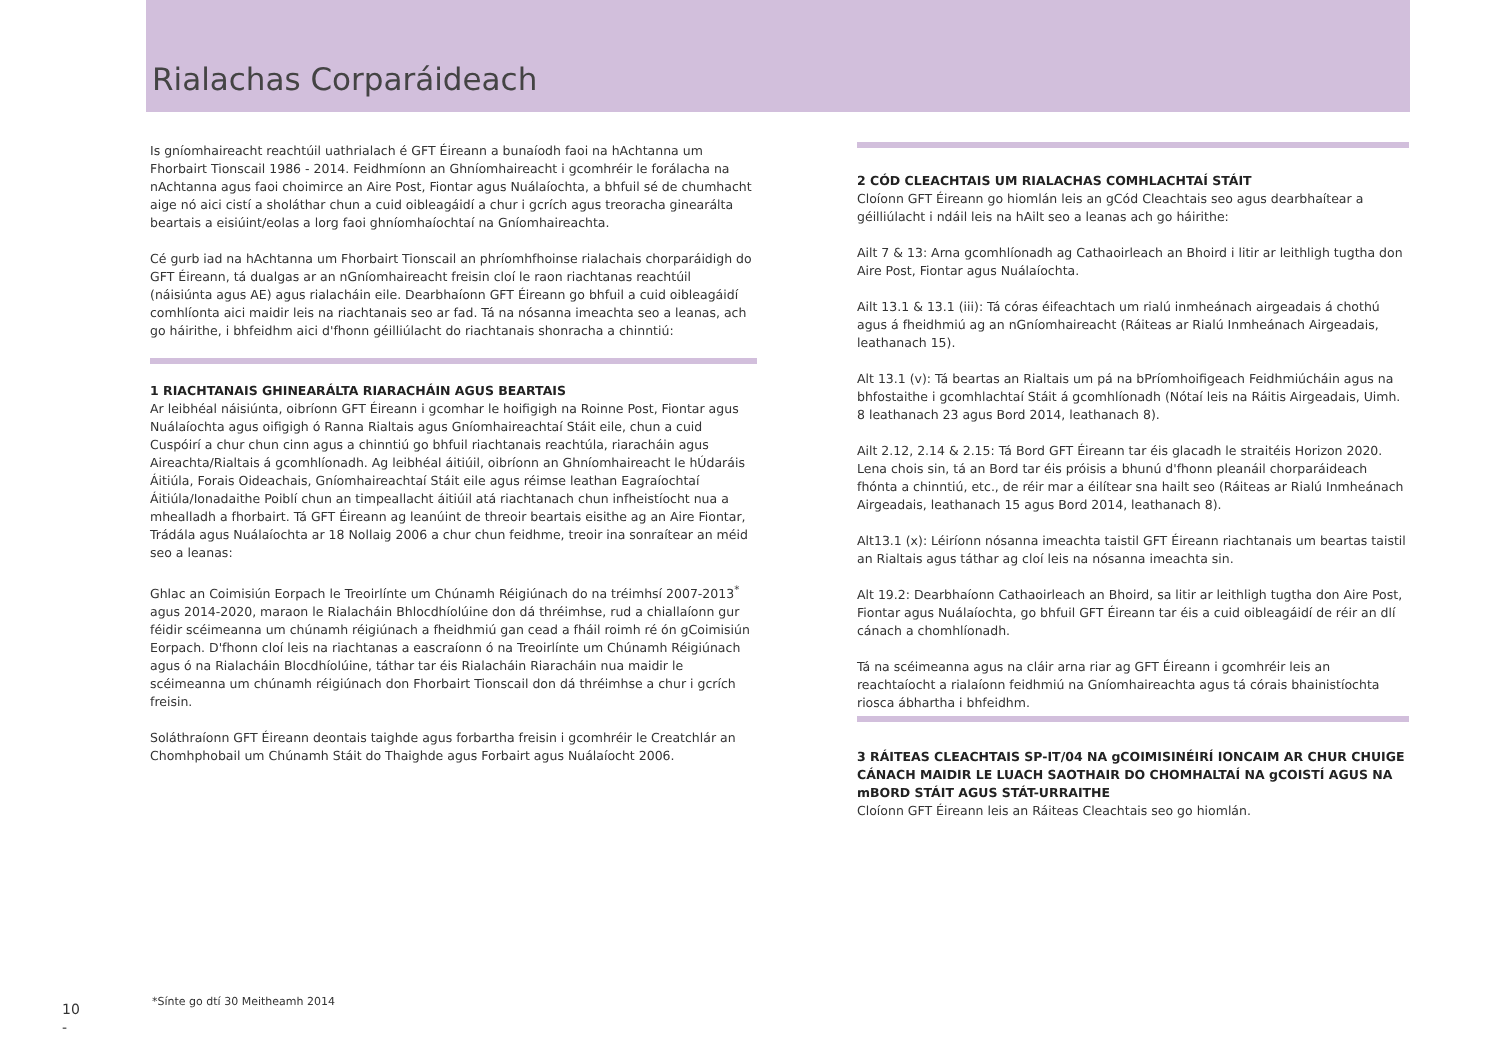Rialachas Corparáideach
Is gníomhaireacht reachtúil uathrialach é GFT Éireann a bunaíodh faoi na hAchtanna um Fhorbairt Tionscail 1986 - 2014. Feidhmíonn an Ghníomhaireacht i gcomhréir le forálacha na nAchtanna agus faoi choimirce an Aire Post, Fiontar agus Nuálaíochta, a bhfuil sé de chumhacht aige nó aici cistí a sholáthar chun a cuid oibleagáidí a chur i gcrích agus treoracha ginearálta beartais a eisiúint/eolas a lorg faoi ghníomhaíochtaí na Gníomhaireachta.
Cé gurb iad na hAchtanna um Fhorbairt Tionscail an phríomhfhoinse rialachais chorparáidigh do GFT Éireann, tá dualgas ar an nGníomhaireacht freisin cloí le raon riachtanas reachtúil (náisiúnta agus AE) agus rialacháin eile. Dearbhaíonn GFT Éireann go bhfuil a cuid oibleagáidí comhlíonta aici maidir leis na riachtanais seo ar fad. Tá na nósanna imeachta seo a leanas, ach go háirithe, i bhfeidhm aici d'fhonn géilliúlacht do riachtanais shonracha a chinntiú:
1 RIACHTANAIS GHINEARÁLTA RIARACHÁIN AGUS BEARTAIS
Ar leibhéal náisiúnta, oibríonn GFT Éireann i gcomhar le hoifigigh na Roinne Post, Fiontar agus Nuálaíochta agus oifigigh ó Ranna Rialtais agus Gníomhaireachtaí Stáit eile, chun a cuid Cuspóirí a chur chun cinn agus a chinntiú go bhfuil riachtanais reachtúla, riaracháin agus Aireachta/Rialtais á gcomhlíonadh. Ag leibhéal áitiúil, oibríonn an Ghníomhaireacht le hÚdaráis Áitiúla, Forais Oideachais, Gníomhaireachtaí Stáit eile agus réimse leathan Eagraíochtaí Áitiúla/Ionadaithe Poiblí chun an timpeallacht áitiúil atá riachtanach chun infheistíocht nua a mhealladh a fhorbairt. Tá GFT Éireann ag leanúint de threoir beartais eisithe ag an Aire Fiontar, Trádála agus Nuálaíochta ar 18 Nollaig 2006 a chur chun feidhme, treoir ina sonraítear an méid seo a leanas:
Ghlac an Coimisiún Eorpach le Treoirlínte um Chúnamh Réigiúnach do na tréimhsí 2007-2013<sup>*</sup> agus 2014-2020, maraon le Rialacháin Bhlocdhíolúine don dá thréimhse, rud a chiallaíonn gur féidir scéimeanna um chúnamh réigiúnach a fheidhmiú gan cead a fháil roimh ré ón gCoimisiún Eorpach. D'fhonn cloí leis na riachtanas a eascraíonn ó na Treoirlínte um Chúnamh Réigiúnach agus ó na Rialacháin Blocdhíolúine, táthar tar éis Rialacháin Riaracháin nua maidir le scéimeanna um chúnamh réigiúnach don Fhorbairt Tionscail don dá thréimhse a chur i gcrích freisin.
Soláthraíonn GFT Éireann deontais taighde agus forbartha freisin i gcomhréir le Creatchlár an Chomhphobail um Chúnamh Stáit do Thaighde agus Forbairt agus Nuálaíocht 2006.
2 CÓD CLEACHTAIS UM RIALACHAS COMHLACHTAÍ STÁIT
Cloíonn GFT Éireann go hiomlán leis an gCód Cleachtais seo agus dearbhaítear a géilliúlacht i ndáil leis na hAilt seo a leanas ach go háirithe:
Ailt 7 & 13: Arna gcomhlíonadh ag Cathaoirleach an Bhoird i litir ar leithligh tugtha don Aire Post, Fiontar agus Nuálaíochta.
Ailt 13.1 & 13.1 (iii): Tá córas éifeachtach um rialú inmheánach airgeadais á chothú agus á fheidhmiú ag an nGníomhaireacht (Ráiteas ar Rialú Inmheánach Airgeadais, leathanach 15).
Alt 13.1 (v): Tá beartas an Rialtais um pá na bPríomhoifigeach Feidhmiúcháin agus na bhfostaithe i gcomhlachtaí Stáit á gcomhlíonadh (Nótaí leis na Ráitis Airgeadais, Uimh. 8 leathanach 23 agus Bord 2014, leathanach 8).
Ailt 2.12, 2.14 & 2.15: Tá Bord GFT Éireann tar éis glacadh le straitéis Horizon 2020. Lena chois sin, tá an Bord tar éis próisis a bhunú d'fhonn pleanáil chorparáideach fhónta a chinntiú, etc., de réir mar a éilítear sna hailt seo (Ráiteas ar Rialú Inmheánach Airgeadais, leathanach 15 agus Bord 2014, leathanach 8).
Alt13.1 (x): Léiríonn nósanna imeachta taistil GFT Éireann riachtanais um beartas taistil an Rialtais agus táthar ag cloí leis na nósanna imeachta sin.
Alt 19.2: Dearbhaíonn Cathaoirleach an Bhoird, sa litir ar leithligh tugtha don Aire Post, Fiontar agus Nuálaíochta, go bhfuil GFT Éireann tar éis a cuid oibleagáidí de réir an dlí cánach a chomhlíonadh.
Tá na scéimeanna agus na cláir arna riar ag GFT Éireann i gcomhréir leis an reachtaíocht a rialaíonn feidhmiú na Gníomhaireachta agus tá córais bhainistíochta riosca ábhartha i bhfeidhm.
3 RÁITEAS CLEACHTAIS SP-IT/04 NA gCOIMISINÉIRÍ IONCAIM AR CHUR CHUIGE CÁNACH MAIDIR LE LUACH SAOTHAIR DO CHOMHALTAÍ NA gCOISTÍ AGUS NA mBORD STÁIT AGUS STÁT-URRAITHE
Cloíonn GFT Éireann leis an Ráiteas Cleachtais seo go hiomlán.
*Sínte go dtí 30 Meitheamh 2014
10
-